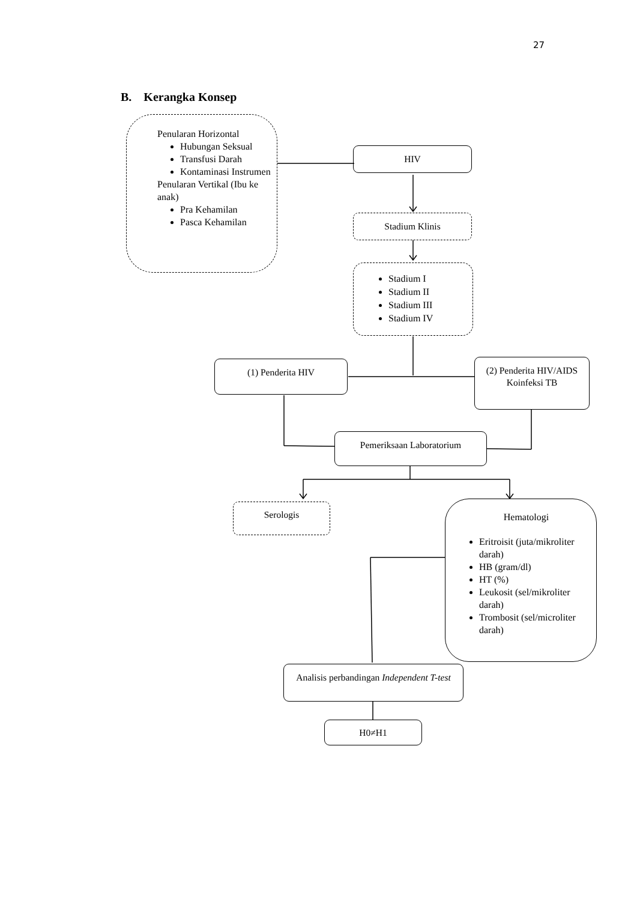27
B. Kerangka Konsep
Penularan Horizontal
Hubungan Seksual
Transfusi Darah
Kontaminasi Instrumen
Penularan Vertikal (Ibu ke anak)
Pra Kehamilan
Pasca Kehamilan
HIV
Stadium Klinis
Stadium I
Stadium II
Stadium III
Stadium IV
(1) Penderita HIV
(2) Penderita HIV/AIDS Koinfeksi TB
Pemeriksaan Laboratorium
Serologis
Hematologi
Eritroisit (juta/mikroliter darah)
HB (gram/dl)
HT (%)
Leukosit (sel/mikroliter darah)
Trombosit (sel/microliter darah)
Analisis perbandingan Independent T-test
H0≠H1